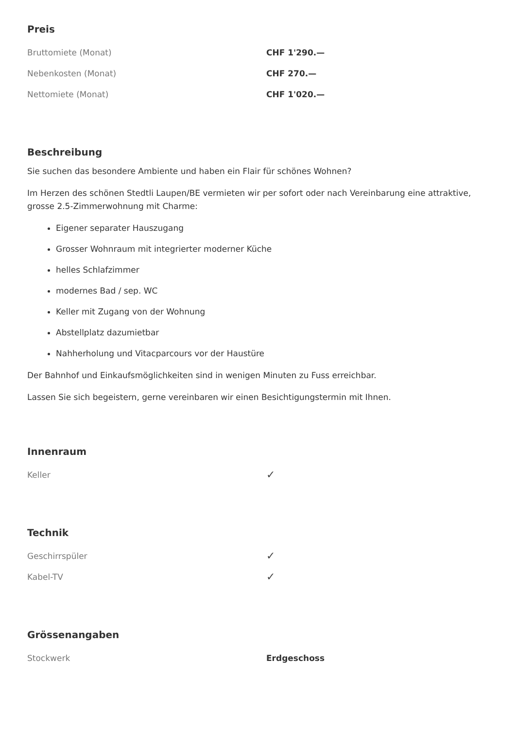Preis
| Bruttomiete (Monat) | CHF 1'290.— |
| Nebenkosten (Monat) | CHF 270.— |
| Nettomiete (Monat) | CHF 1'020.— |
Beschreibung
Sie suchen das besondere Ambiente und haben ein Flair für schönes Wohnen?
Im Herzen des schönen Stedtli Laupen/BE vermieten wir per sofort oder nach Vereinbarung eine attraktive, grosse 2.5-Zimmerwohnung mit Charme:
Eigener separater Hauszugang
Grosser Wohnraum mit integrierter moderner Küche
helles Schlafzimmer
modernes Bad / sep. WC
Keller mit Zugang von der Wohnung
Abstellplatz dazumietbar
Nahherholung und Vitacparcours vor der Haustüre
Der Bahnhof und Einkaufsmöglichkeiten sind in wenigen Minuten zu Fuss erreichbar.
Lassen Sie sich begeistern, gerne vereinbaren wir einen Besichtigungstermin mit Ihnen.
Innenraum
| Keller | ✓ |
Technik
| Geschirrspüler | ✓ |
| Kabel-TV | ✓ |
Grössenangaben
| Stockwerk | Erdgeschoss |